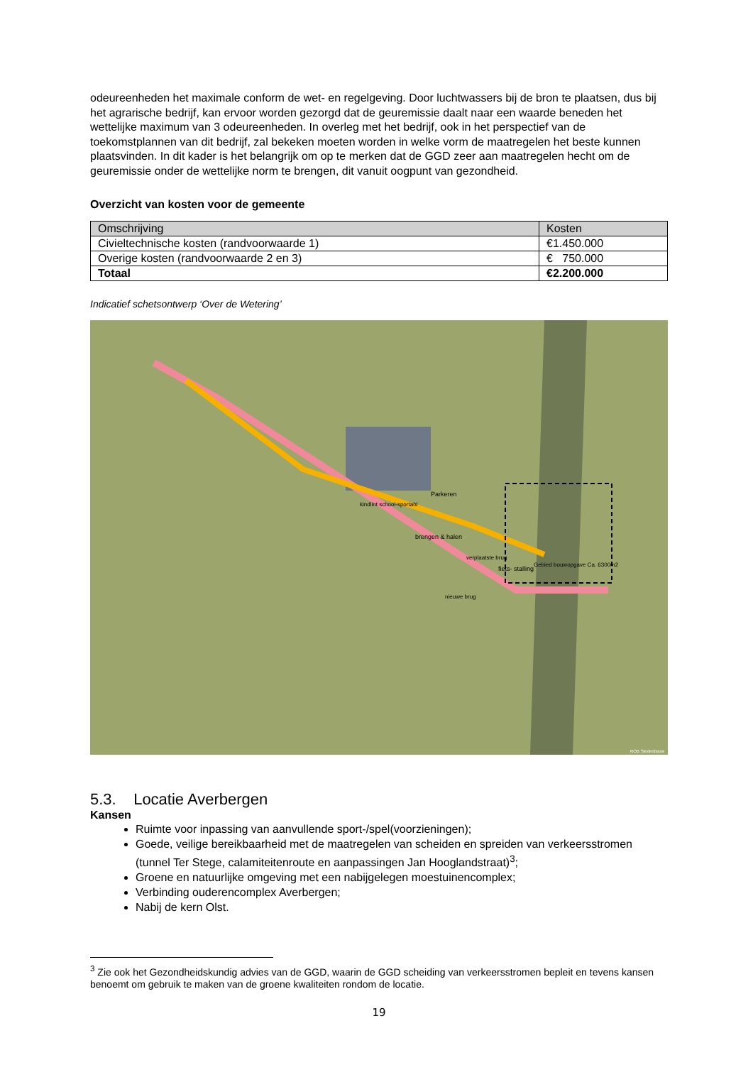odeureenheden het maximale conform de wet- en regelgeving. Door luchtwassers bij de bron te plaatsen, dus bij het agrarische bedrijf, kan ervoor worden gezorgd dat de geuremissie daalt naar een waarde beneden het wettelijke maximum van 3 odeureenheden. In overleg met het bedrijf, ook in het perspectief van de toekomstplannen van dit bedrijf, zal bekeken moeten worden in welke vorm de maatregelen het beste kunnen plaatsvinden. In dit kader is het belangrijk om op te merken dat de GGD zeer aan maatregelen hecht om de geuremissie onder de wettelijke norm te brengen, dit vanuit oogpunt van gezondheid.
Overzicht van kosten voor de gemeente
| Omschrijving | Kosten |
| --- | --- |
| Civieltechnische kosten (randvoorwaarde 1) | €1.450.000 |
| Overige kosten (randvoorwaarde 2 en 3) | € 750.000 |
| Totaal | €2.200.000 |
Indicatief schetsontwerp ‘Over de Wetering’
Parkeren
kindlint school-sportahl
brengen & halen
verplaatste brug
fiets- stalling
Gebied bouwopgave Ca. 6300m2
nieuwe brug
ROB Stedenbouw
5.3. Locatie Averbergen
Kansen
Ruimte voor inpassing van aanvullende sport-/spel(voorzieningen);
Goede, veilige bereikbaarheid met de maatregelen van scheiden en spreiden van verkeersstromen (tunnel Ter Stege, calamiteitenroute en aanpassingen Jan Hooglandstraat)<sup>3</sup>;
Groene en natuurlijke omgeving met een nabijgelegen moestuinencomplex;
Verbinding ouderencomplex Averbergen;
Nabij de kern Olst.
<sup>3</sup> Zie ook het Gezondheidskundig advies van de GGD, waarin de GGD scheiding van verkeersstromen bepleit en tevens kansen benoemt om gebruik te maken van de groene kwaliteiten rondom de locatie.
19